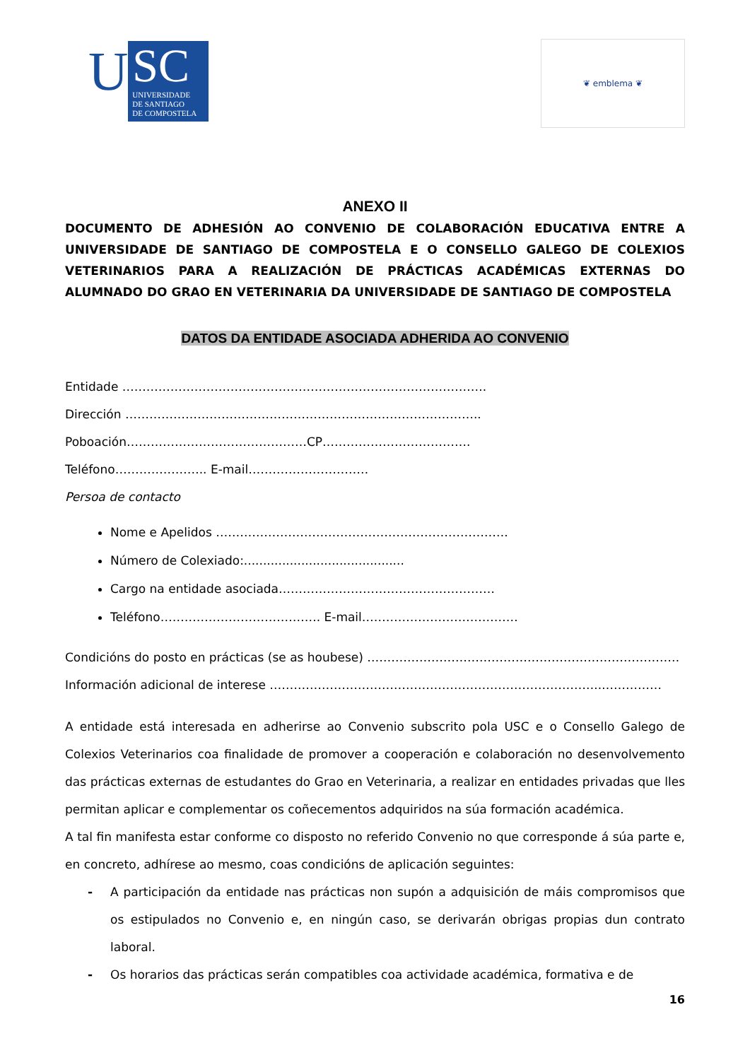U
SC
UNIVERSIDADE
DE SANTIAGO
DE COMPOSTELA
❦ emblema ❦
ANEXO II
DOCUMENTO DE ADHESIÓN AO CONVENIO DE COLABORACIÓN EDUCATIVA ENTRE A UNIVERSIDADE DE SANTIAGO DE COMPOSTELA E O CONSELLO GALEGO DE COLEXIOS VETERINARIOS PARA A REALIZACIÓN DE PRÁCTICAS ACADÉMICAS EXTERNAS DO ALUMNADO DO GRAO EN VETERINARIA DA UNIVERSIDADE DE SANTIAGO DE COMPOSTELA
DATOS DA ENTIDADE ASOCIADA ADHERIDA AO CONVENIO
Entidade ……………………………………………………………………………….
Dirección ……………………………………………………………………………..
Poboación………………………………………CP……………………………….
Teléfono………………….. E-mail…………………………
Persoa de contacto
Nome e Apelidos ……………………………………………………………….
Número de Colexiado:..........................................
Cargo na entidade asociada………………………………………………
Teléfono…………………………………. E-mail…………………………………
Condicións do posto en prácticas (se as houbese) ……………………………………………………………………
Información adicional de interese ………………………………………………………………………..……………
A entidade está interesada en adherirse ao Convenio subscrito pola USC e o Consello Galego de Colexios Veterinarios coa finalidade de promover a cooperación e colaboración no desenvolvemento das prácticas externas de estudantes do Grao en Veterinaria, a realizar en entidades privadas que lles permitan aplicar e complementar os coñecementos adquiridos na súa formación académica.
A tal fin manifesta estar conforme co disposto no referido Convenio no que corresponde á súa parte e, en concreto, adhírese ao mesmo, coas condicións de aplicación seguintes:
- A participación da entidade nas prácticas non supón a adquisición de máis compromisos que os estipulados no Convenio e, en ningún caso, se derivarán obrigas propias dun contrato laboral.
- Os horarios das prácticas serán compatibles coa actividade académica, formativa e de
16